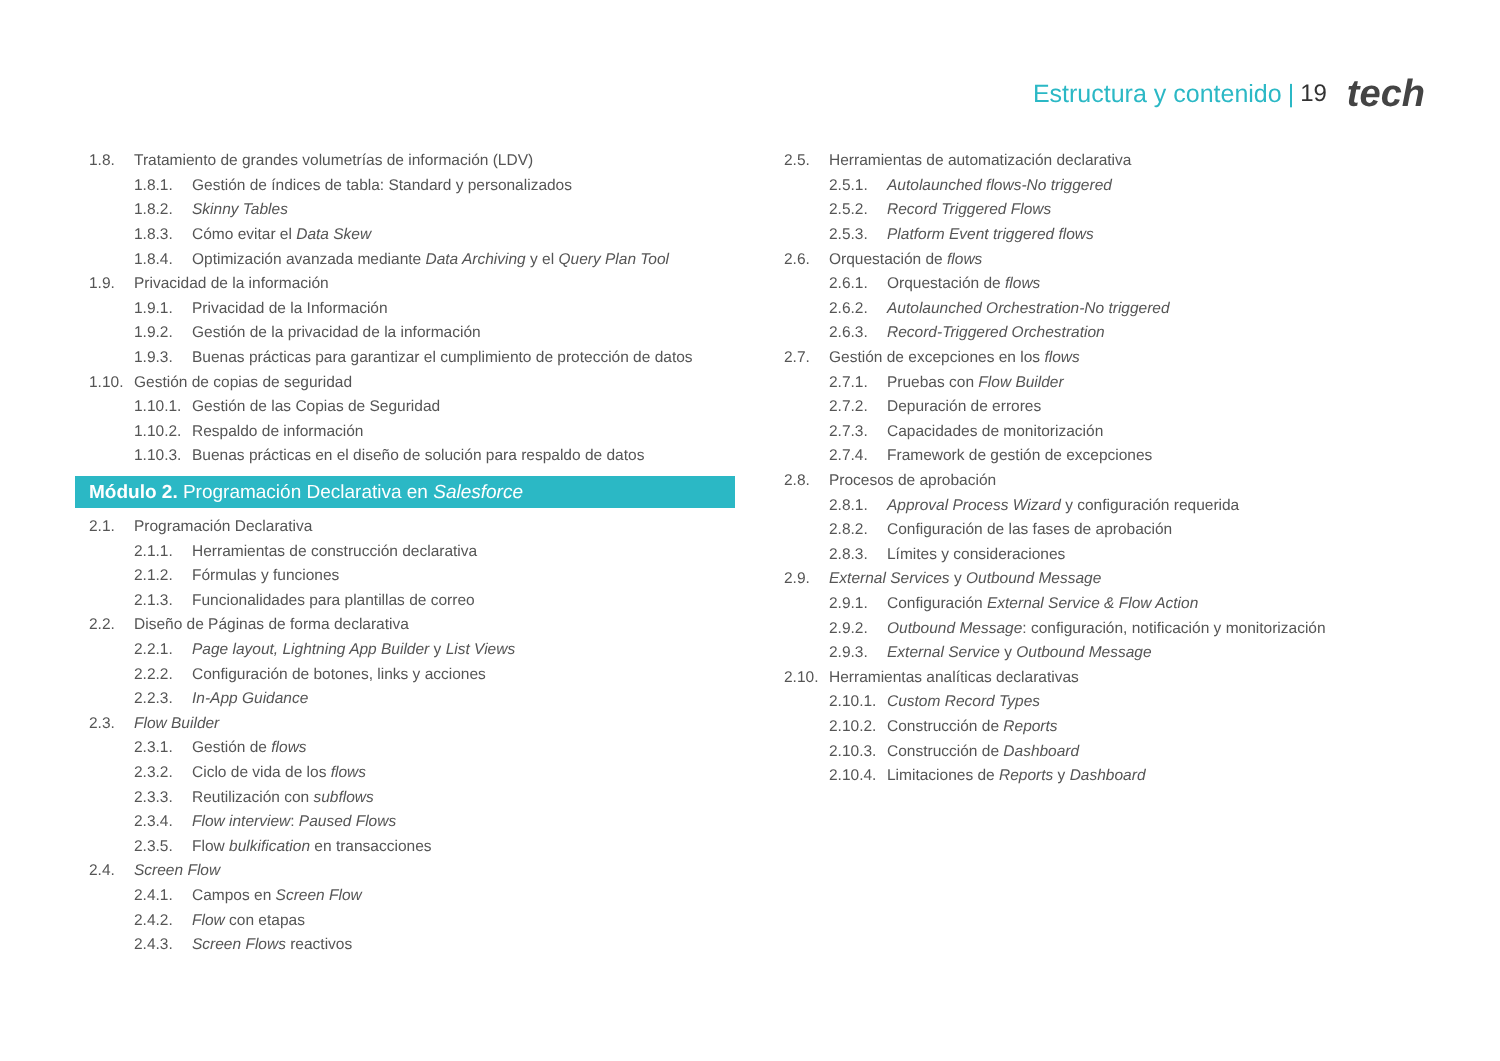Estructura y contenido | 19 tech
1.8. Tratamiento de grandes volumetrías de información (LDV)
1.8.1. Gestión de índices de tabla: Standard y personalizados
1.8.2. Skinny Tables
1.8.3. Cómo evitar el Data Skew
1.8.4. Optimización avanzada mediante Data Archiving y el Query Plan Tool
1.9. Privacidad de la información
1.9.1. Privacidad de la Información
1.9.2. Gestión de la privacidad de la información
1.9.3. Buenas prácticas para garantizar el cumplimiento de protección de datos
1.10. Gestión de copias de seguridad
1.10.1. Gestión de las Copias de Seguridad
1.10.2. Respaldo de información
1.10.3. Buenas prácticas en el diseño de solución para respaldo de datos
Módulo 2. Programación Declarativa en Salesforce
2.1. Programación Declarativa
2.1.1. Herramientas de construcción declarativa
2.1.2. Fórmulas y funciones
2.1.3. Funcionalidades para plantillas de correo
2.2. Diseño de Páginas de forma declarativa
2.2.1. Page layout, Lightning App Builder y List Views
2.2.2. Configuración de botones, links y acciones
2.2.3. In-App Guidance
2.3. Flow Builder
2.3.1. Gestión de flows
2.3.2. Ciclo de vida de los flows
2.3.3. Reutilización con subflows
2.3.4. Flow interview: Paused Flows
2.3.5. Flow bulkification en transacciones
2.4. Screen Flow
2.4.1. Campos en Screen Flow
2.4.2. Flow con etapas
2.4.3. Screen Flows reactivos
2.5. Herramientas de automatización declarativa
2.5.1. Autolaunched flows-No triggered
2.5.2. Record Triggered Flows
2.5.3. Platform Event triggered flows
2.6. Orquestación de flows
2.6.1. Orquestación de flows
2.6.2. Autolaunched Orchestration-No triggered
2.6.3. Record-Triggered Orchestration
2.7. Gestión de excepciones en los flows
2.7.1. Pruebas con Flow Builder
2.7.2. Depuración de errores
2.7.3. Capacidades de monitorización
2.7.4. Framework de gestión de excepciones
2.8. Procesos de aprobación
2.8.1. Approval Process Wizard y configuración requerida
2.8.2. Configuración de las fases de aprobación
2.8.3. Límites y consideraciones
2.9. External Services y Outbound Message
2.9.1. Configuración External Service & Flow Action
2.9.2. Outbound Message: configuración, notificación y monitorización
2.9.3. External Service y Outbound Message
2.10. Herramientas analíticas declarativas
2.10.1. Custom Record Types
2.10.2. Construcción de Reports
2.10.3. Construcción de Dashboard
2.10.4. Limitaciones de Reports y Dashboard